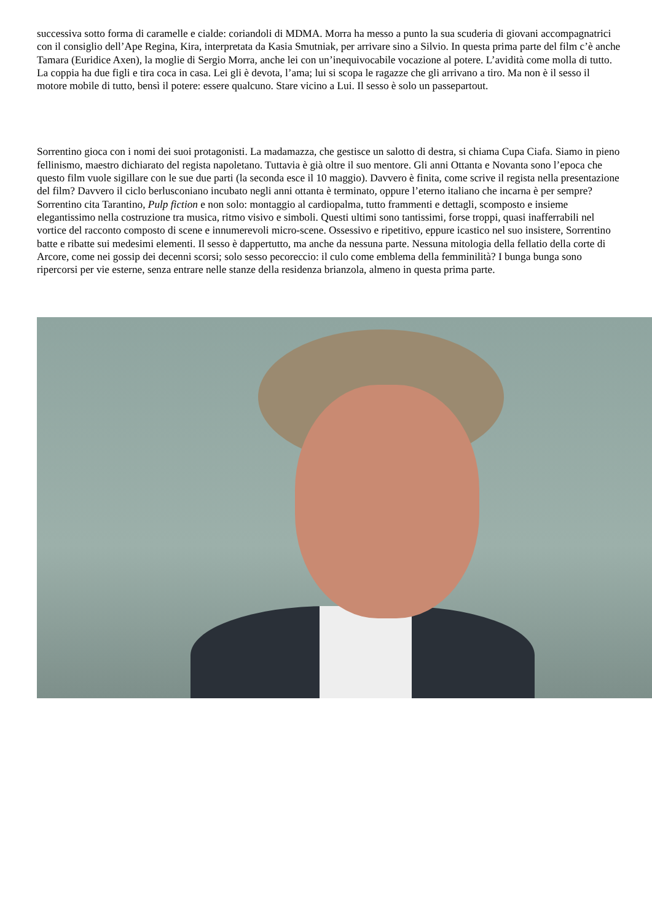successiva sotto forma di caramelle e cialde: coriandoli di MDMA. Morra ha messo a punto la sua scuderia di giovani accompagnatrici con il consiglio dell’Ape Regina, Kira, interpretata da Kasia Smutniak, per arrivare sino a Silvio. In questa prima parte del film c’è anche Tamara (Euridice Axen), la moglie di Sergio Morra, anche lei con un’inequivocabile vocazione al potere. L’avidità come molla di tutto. La coppia ha due figli e tira coca in casa. Lei gli è devota, l’ama; lui si scopa le ragazze che gli arrivano a tiro. Ma non è il sesso il motore mobile di tutto, bensì il potere: essere qualcuno. Stare vicino a Lui. Il sesso è solo un passepartout.
Sorrentino gioca con i nomi dei suoi protagonisti. La madamazza, che gestisce un salotto di destra, si chiama Cupa Ciafa. Siamo in pieno fellinismo, maestro dichiarato del regista napoletano. Tuttavia è già oltre il suo mentore. Gli anni Ottanta e Novanta sono l’epoca che questo film vuole sigillare con le sue due parti (la seconda esce il 10 maggio). Davvero è finita, come scrive il regista nella presentazione del film? Davvero il ciclo berlusconiano incubato negli anni ottanta è terminato, oppure l’eterno italiano che incarna è per sempre? Sorrentino cita Tarantino, Pulp fiction e non solo: montaggio al cardiopalma, tutto frammenti e dettagli, scomposto e insieme elegantissimo nella costruzione tra musica, ritmo visivo e simboli. Questi ultimi sono tantissimi, forse troppi, quasi inafferrabili nel vortice del racconto composto di scene e innumerevoli micro-scene. Ossessivo e ripetitivo, eppure icastico nel suo insistere, Sorrentino batte e ribatte sui medesimi elementi. Il sesso è dappertutto, ma anche da nessuna parte. Nessuna mitologia della fellatio della corte di Arcore, come nei gossip dei decenni scorsi; solo sesso pecoreccio: il culo come emblema della femminilità? I bunga bunga sono ripercorsi per vie esterne, senza entrare nelle stanze della residenza brianzola, almeno in questa prima parte.